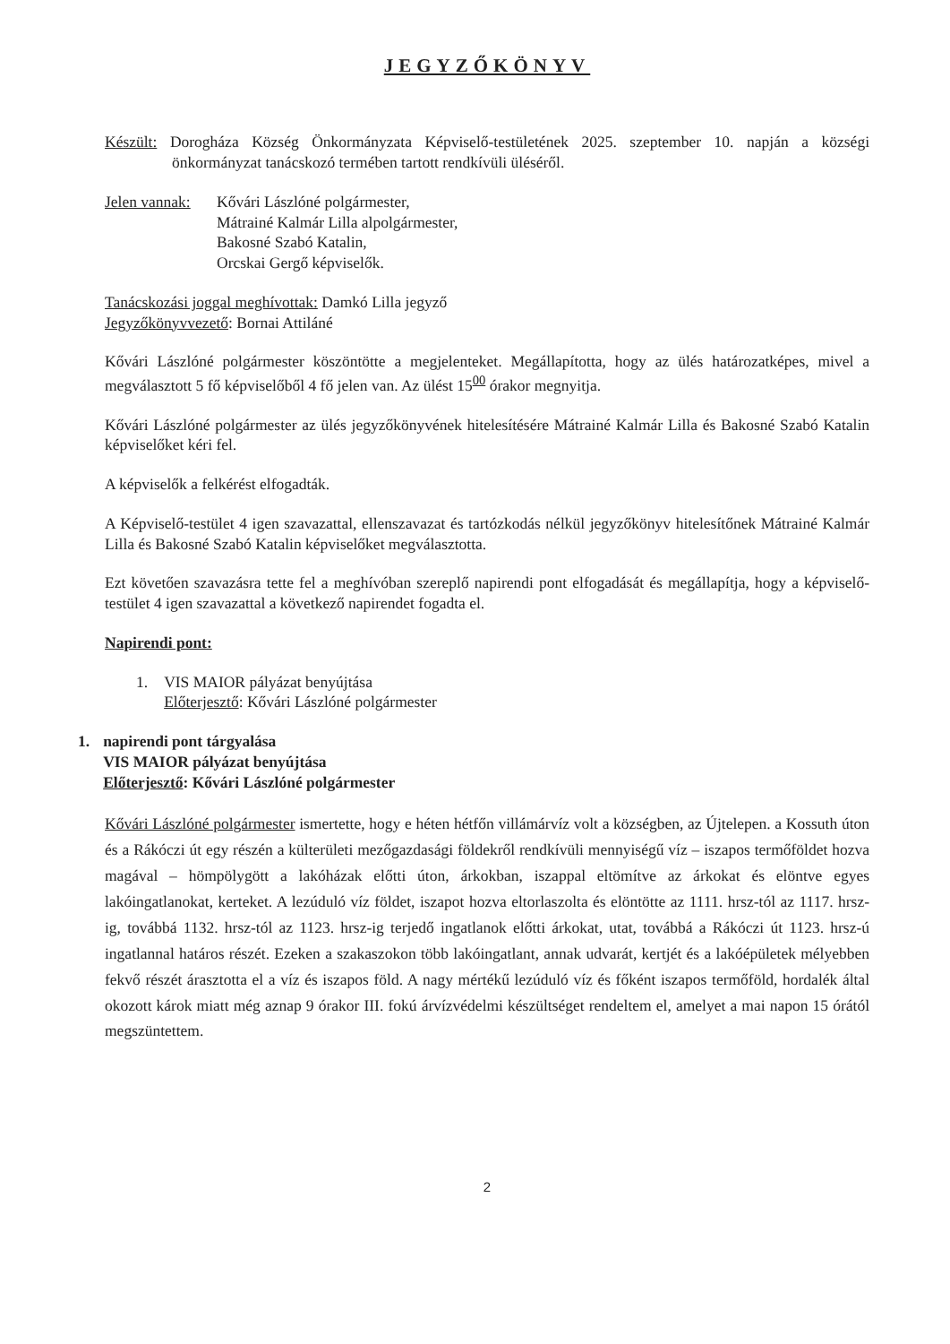JEGYZŐKÖNYV
Készült: Dorogháza Község Önkormányzata Képviselő-testületének 2025. szeptember 10. napján a községi önkormányzat tanácskozó termében tartott rendkívüli üléséről.
Jelen vannak:
Kővári Lászlóné polgármester,
Mátrainé Kalmár Lilla alpolgármester,
Bakosné Szabó Katalin,
Orcskai Gergő képviselők.
Tanácskozási joggal meghívottak: Damkó Lilla jegyző
Jegyzőkönyvvezető: Bornai Attiláné
Kővári Lászlóné polgármester köszöntötte a megjelenteket. Megállapította, hogy az ülés határozatképes, mivel a megválasztott 5 fő képviselőből 4 fő jelen van. Az ülést 15<sup>00</sup> órakor megnyitja.
Kővári Lászlóné polgármester az ülés jegyzőkönyvének hitelesítésére Mátrainé Kalmár Lilla és Bakosné Szabó Katalin képviselőket kéri fel.
A képviselők a felkérést elfogadták.
A Képviselő-testület 4 igen szavazattal, ellenszavazat és tartózkodás nélkül jegyzőkönyv hitelesítőnek Mátrainé Kalmár Lilla és Bakosné Szabó Katalin képviselőket megválasztotta.
Ezt követően szavazásra tette fel a meghívóban szereplő napirendi pont elfogadását és megállapítja, hogy a képviselő-testület 4 igen szavazattal a következő napirendet fogadta el.
Napirendi pont:
1. VIS MAIOR pályázat benyújtása
Előterjesztő: Kővári Lászlóné polgármester
1. napirendi pont tárgyalása
VIS MAIOR pályázat benyújtása
Előterjesztő: Kővári Lászlóné polgármester
Kővári Lászlóné polgármester ismertette, hogy e héten hétfőn villámárvíz volt a községben, az Újtelepen. a Kossuth úton és a Rákóczi út egy részén a külterületi mezőgazdasági földekről rendkívüli mennyiségű víz – iszapos termőföldet hozva magával – hömpölygött a lakóházak előtti úton, árkokban, iszappal eltömítve az árkokat és elöntve egyes lakóingatlanokat, kerteket. A lezúduló víz földet, iszapot hozva eltorlaszolta és elöntötte az 1111. hrsz-tól az 1117. hrsz-ig, továbbá 1132. hrsz-tól az 1123. hrsz-ig terjedő ingatlanok előtti árkokat, utat, továbbá a Rákóczi út 1123. hrsz-ú ingatlannal határos részét. Ezeken a szakaszokon több lakóingatlant, annak udvarát, kertjét és a lakóépületek mélyebben fekvő részét árasztotta el a víz és iszapos föld. A nagy mértékű lezúduló víz és főként iszapos termőföld, hordalék által okozott károk miatt még aznap 9 órakor III. fokú árvízvédelmi készültséget rendeltem el, amelyet a mai napon 15 órától megszüntettem.
2